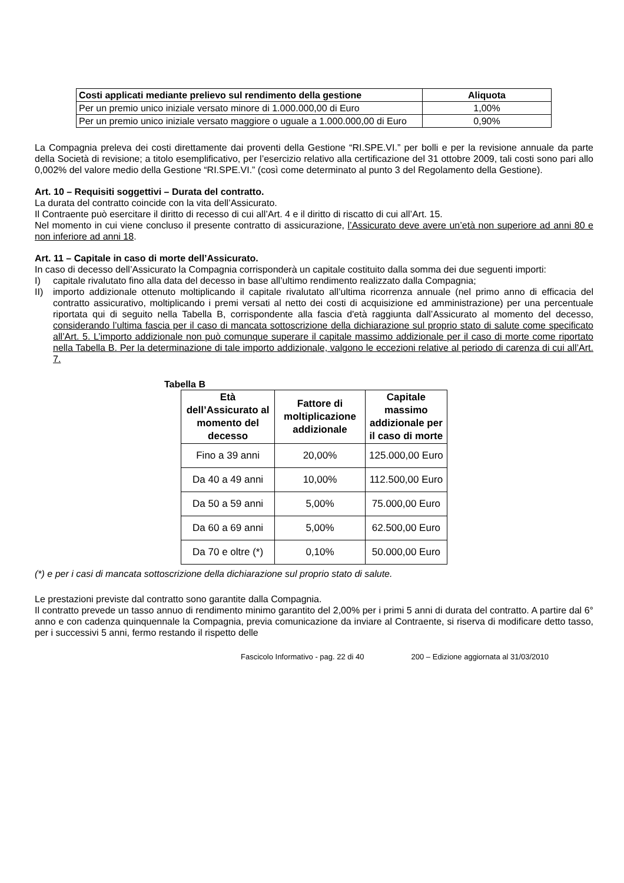| Costi applicati mediante prelievo sul rendimento della gestione | Aliquota |
| --- | --- |
| Per un premio unico iniziale versato minore di 1.000.000,00 di Euro | 1,00% |
| Per un premio unico iniziale versato maggiore o uguale a 1.000.000,00 di Euro | 0,90% |
La Compagnia preleva dei costi direttamente dai proventi della Gestione “RI.SPE.VI.” per bolli e per la revisione annuale da parte della Società di revisione; a titolo esemplificativo, per l’esercizio relativo alla certificazione del 31 ottobre 2009, tali costi sono pari allo 0,002% del valore medio della Gestione “RI.SPE.VI.” (così come determinato al punto 3 del Regolamento della Gestione).
Art. 10 – Requisiti soggettivi – Durata del contratto.
La durata del contratto coincide con la vita dell’Assicurato.
Il Contraente può esercitare il diritto di recesso di cui all’Art. 4 e il diritto di riscatto di cui all’Art. 15.
Nel momento in cui viene concluso il presente contratto di assicurazione, l’Assicurato deve avere un’età non superiore ad anni 80 e non inferiore ad anni 18.
Art. 11 – Capitale in caso di morte dell’Assicurato.
In caso di decesso dell’Assicurato la Compagnia corrisponderà un capitale costituito dalla somma dei due seguenti importi:
I) capitale rivalutato fino alla data del decesso in base all’ultimo rendimento realizzato dalla Compagnia;
II) importo addizionale ottenuto moltiplicando il capitale rivalutato all’ultima ricorrenza annuale (nel primo anno di efficacia del contratto assicurativo, moltiplicando i premi versati al netto dei costi di acquisizione ed amministrazione) per una percentuale riportata qui di seguito nella Tabella B, corrispondente alla fascia d'età raggiunta dall’Assicurato al momento del decesso, considerando l’ultima fascia per il caso di mancata sottoscrizione della dichiarazione sul proprio stato di salute come specificato all’Art. 5. L’importo addizionale non può comunque superare il capitale massimo addizionale per il caso di morte come riportato nella Tabella B. Per la determinazione di tale importo addizionale, valgono le eccezioni relative al periodo di carenza di cui all’Art. 7.
Tabella B
| Età dell’Assicurato al momento del decesso | Fattore di moltiplicazione addizionale | Capitale massimo addizionale per il caso di morte |
| --- | --- | --- |
| Fino a 39 anni | 20,00% | 125.000,00 Euro |
| Da 40 a 49 anni | 10,00% | 112.500,00 Euro |
| Da 50 a 59 anni | 5,00% | 75.000,00 Euro |
| Da 60 a 69 anni | 5,00% | 62.500,00 Euro |
| Da 70 e oltre (*) | 0,10% | 50.000,00 Euro |
(*) e per i casi di mancata sottoscrizione della dichiarazione sul proprio stato di salute.
Le prestazioni previste dal contratto sono garantite dalla Compagnia.
Il contratto prevede un tasso annuo di rendimento minimo garantito del 2,00% per i primi 5 anni di durata del contratto. A partire dal 6° anno e con cadenza quinquennale la Compagnia, previa comunicazione da inviare al Contraente, si riserva di modificare detto tasso, per i successivi 5 anni, fermo restando il rispetto delle
Fascicolo Informativo - pag. 22 di 40 200 – Edizione aggiornata al 31/03/2010